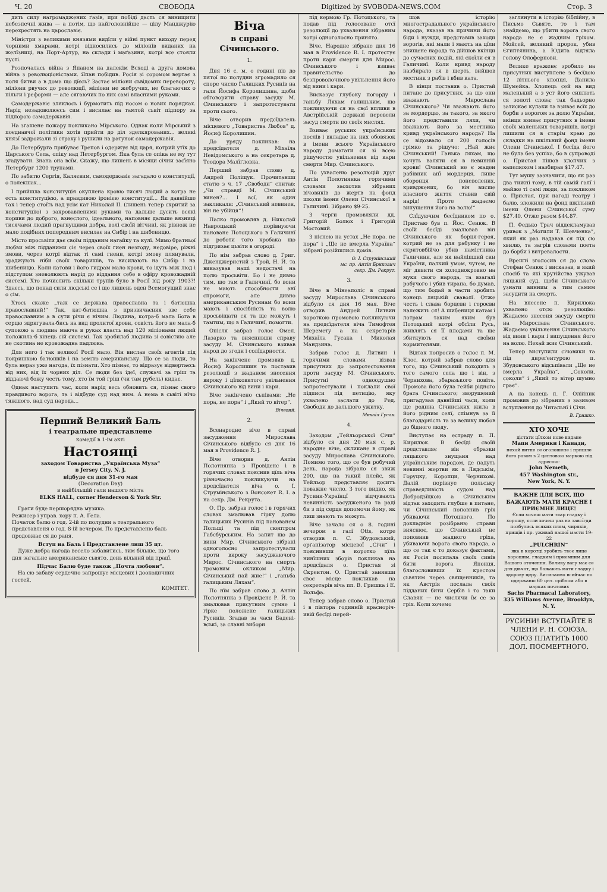Ч. 20 СВОБОДА Digitized by SVOBODA-NEWS.COM Стор. 3
дить силу нагромаджених ґазів, при побіді дасть ся винищити небезпечні жива — а потім, що найголовнійше — цілу Манджурію перехрестять на царославіє.
Міністри з великими князями видїли у війні пункт виходу перед чорними хмарами, котрі відносились до міліонів виданих на желїзниці, на Порт-Артур, на склади і маґазини, котрі все стояли пусті.
Розпочалась війна з Япаном на далекім Всході а друга домова війна з революціоністами. Япан побідив. Росія зі соромом вертає з поля битви а в дома що дїєсь? Застає міліони сьвідомих перевороту, міліони рвучих до революції, міліони не жебручих, не благаючих о пільги і реформи — але сягаючих по них самі власними руками.
Самодержавіє зляклось і бурмотить під носом о нових порядках. Нарід незадоволюєсь сим і висилає на тамтой сьвіт підпору за підпорою самодержавія.
На згашене пожару покликано Мірського. Однак коли Мірський з поєднавчої політики хотів прийти до діл зделкярованих... великі князї задрожали зі страху і рушили на ратунок самодержавія.
До Петербурга прибуває Трепов і одержує від царя, котрий утїк до Царського Села, опіку над Петербургом. Яка була се опіка не му тут згадувати. Знана она всїм. Скажу, що лишень в місяци січни засїяно Петербург 1200 трупами.
По забитю Сергія, Каляєвим, самодержавіє загадало о конституції, о полекшах...
І прийшла конституція окуплена кровю тисяч людий а котра не есть конституцією, а правдивою іронією конституції... Як давнїйше так і тепер стоїть над усім кат Николай II. (лишень тепер скритий за конституцію) з закровавленими руками та дальше дусить всякі пориви до доброго, взнеслого, ідеального, наповняє дальше вязниці тисячами людий прагнущими добра, волі своїй вітчині, як рівнож не мало подібних попередним висилає на Сибір і на шибеницю.
Місто просьвіти дає своїм підданим нагайку та кулї. Мимо братньої любви між підданими сіє через своїх гиен незгоду, недовіре, ріжні змови, через котрі відтак ті самі гиени, котрі змову плянували, зраджують ніби своїх товаришів, та висилають на Сибір і на шибеницю. Коли катови і його гидрам мало крови, то ідуть між люд і підступом зневолюють нарід до віддання себе в офіру кровожадній системі. Хто почислить скільки трупів було в Росії від року 1903?! Здаєсь, що понад сили людські се і що лишень оден Всемогущий знає о сім.
Хтось скаже „таж се держава православна та і батюшка православний!“ Так, кат-батюшка з призвичаєния зве себе православним а в сути річи є нічим. Людина, котра-б мала Бога в серцю здригувала-бись на вид пролитої крови, совість його не мала-б супокою а людина маюча в руках власть над 120 міліонами людий положила-б кінець сій системі. Так зробилаб людина зі совістию але не скотина не кровожадна падлюка.
Для него і так великої Росії мало. Він вислав своїх агентів під покришкою батюшків і на землю американську. Що се за люди, то була нераз уже нагода, їх пізнати. Хто пізнає, то відразує відвертаєсь від них, від їх чорних діл. Се люди без ідеї, служачі за гріш та віддаючі божу честь тому, хто їм той гріш (чи там рубель) кидає.
Однак наступить час, коли нарід весь обновить ся, пізнає свого правдивого ворога, та і відбуде суд над ним. А нема в сьвіті нїчо тяжшого, над суд народа...
Перший Великий Баль
і театральне представлене
комедії в 1-ім акті
Настоящі
заходом Товариства „Українська Муза“
в Jersey City, N. J.
відбуде ся дня 31-го мая
(Decoration Day)
в найбільшій гали нашого міста
ELKS HALL, corner Henderson & York Str.
Грати буде першорядна музика.
Режисер і управ. хору п. А. Ґела.
Початок балю о год. 2-ій по полудни а театрального представленя о год. 8-ій вечером. По представленю баль продовжає ся до раня.
Вступ на Баль і Представлене лиш 35 цт.
Дуже добра нагода весело забавитись, тим більше, що того дня загальне американське сьвято, день вільний від працї.
Підчас Балю буде також „Почта любови“.
На сю забаву сердечно запрошуе місцевих і доокодичних гостей.
КОМІТЕТ.
Віча
в справі Січинського.
1.
Дня 16 с. м. о годині пів до пятої по полудни згромадило ся споре число Галицких Русинів на гали Йосифа Королишина, щоби обговорити справу засуду М. Січинського і запротестувати проти сього.
Віче отворив предсїдатель місцевого „Товариства Любов“ д. Йосиф Королишин.
До уряду покликав: на предсїдателя д. Міхаїла Невідомського а на секретара д. Теодора Малїґловка.
Перший забрав слово д. Андрей Поліщук. Прочитавши статю з ч. 17 „Свободи“ спитав: „Чи справдї М. Січинський винен?... І всї, як один закликали: „Січинський невинен, він не убійця“!
Палко промовляв д. Николай Навроцький порівнуючи пановане Потоцького в Галичинї до роботи того хробака що підгризає цьвіти в огороді.
По нім забрав слово д. Григ. Дженджеристий з Трой, Н. Й. та виказував наші недостачі на полю просьвіти. Бо і не дивно тим, що там в Галичинї, бо вони не мають способности анї спромоги, але дивно американським Русинам бо вони мають і спосібність та волю просьвіщати ся та ще можуть і тамтим, що в Галичинї, помогти.
Опісля забрав голос Омел. Лазарко та вияснивши справу засуду М. Січинського взивав народ до згоди і солїдарности.
На закінчене промовив д. Йосиф Королишин та поставив резолюції з жаданем знесения вироку і цїлковитого увільнення Січинського від вини і кари.
Віче закінчено сьпівами: „Не пора, не пора“ і „Який то вітер“.
Віч­евий.
2.
Всенародне віче в справі засудження Мирослава Січинського відбуло ся дня 16 мая в Providence R. J.
Віче отворив д. Антін Полотнянка з Провіденс і в горячих словах пояснив цїль віча рівночасно покликуючи на предсїдателя віча о. І. Струмінського з Вонсокет R. I. а на секр. Дм. Рекрута.
О. Пр. забрав голос і в горячих словах змалював гірку долю галицьких Русинів під пановaнем Польщі та під скептром Габсбурським. На запит що до вини Мир. Січинського зібрані одноголосно запротестували проти вироку засуджаючого Мирос. Січинського на смерть громовим окликом „Мир. Січинський най жие!“ і „ганьба галицьким Ляхам“.
По нїм забрав слово д. Антін Полотнянка з Провіденс Р. Й. та змалював присутним сумне і гірке положене галицьких Русинів. Згадав за часи Бадені­вські, за славні вибори
під кермою Гр. Потоцького, та подав під голосоване отсї резолюції до ухвалення зібраним котрі одноголосно принято.
Віче, Народне зібране дня 16 мая в Providence R. I. протестує проти кари смерти для Мирос. Січинського і взиває правительство до безпроволочного увільнення його від вини і кари.
Висказує глубоку погорду і ганьбу Ляхам галицьким, що покликуючи ся на свої впливи в Австрійській державі перевели засуд смерти по своїх мислях.
Взиває руських українських послів і вкладає на них обовязок в імени всього Українського народу домагати ся зі всею рішучостю увільнення від кари смерти Мир. Січинського.
По ухваленю резолюцій друг Антін Полотнянка горячими словами заохотив зібраних вічовиків до жертв на фонд школи імени Олени Січинської в Галичинї. Зібрано $9·25.
З черги промовляли дд. Григорій Болюх і Григорій Мостовий.
З піснею на устах „Не пора. не пора“ і „Ще не вмерла Україна“ зібрані розійшлись домів.
О. І. Струмінський
мс. пр. Антін Брикович
секр. Дм. Рекрут.
3.
Віче в Мінеаполіс в справі засуду Мирослава Січинського відбуло ся дня 16 мая. Віче отворив Андрей Литвин короткою промовою покликуючи на предсїдателя віча Тимофтея Шеремету а на секретарів Михаїла Гусака і Миколая Мандзина.
Забрав голос д. Литвин і горячими словами візвав присутних до запротестовання проти засуду М. Січинського. Присутні одноодушно запротестували і поклали свої підписи під петицію, яку ухвалено заслати до Ред. Свободи до дальшого ужитку.
Михаїл Гусак.
4.
Заходом „Тейльорської Січи“ відбуло ся дня 20 мая с. р. народне віче, скликане в справі засуду Мирослава Січинського. Помимо того, що се був робучий день, народа зібрало ся звиж 200, що на такий плейс, як Тейльор представляє доситъ поважне число. З того видно, як Русини-Українцї відчувають невинність засудженого та раді би з під серця допомочи йому, як лиш знають та можуть.
Віче зачало ся о 8. годині вечером в галї Otts, котре отворив п. С. Збудовський, орґанізатор місцевої „Січи“ і пояснивши в коротко цїль нинїшних зборів покликав на предсїдаля о. Пристая зі Скрентон. О. Пристай занявши своє місце покликав на секретарів віча пп. В. Гришка і Е. Вольфа.
Тепер забрав слово о. Пристай і в півтора годиннїй красноріч­ивій бесїді перей-
шов історію многострадального українського народа, вказав на причини його біди і нужди, представив заходи ворогів, які мали і мають на цїли знищене народа та дійшов вкінци до сучасних подій, які скоїли ся в Галичинї. Коли кривд народу назбирало ся в щерть, вийшов местник з рабів і вбив ката.
В кінци поставив о. Пристай питане до присутних, за що они вважають Мирослава Січинського? Чи вважають його за мордерцю, за такого, за якого його представили ляхи, чи вважають його за местника кривд українського народа? На се відозвало ся 200 голосів грімко та рішучо: „Най жиє Січинський! Ганька ляхам, що хочуть валяти ся в невинній крови! Січинський не є жаден рабівник анї мордерця, лише оборонця поневолених, кривджених, бо він висше власного життя ставив свій нарід! Проте жадаємо випущення його на волю!“
Слїдуючим бесїдником по о. Пристаю був п. Йос. Сенюк. В своїй бесїді змалював він Січинського як борця-героя, котрий не за для рабунку і не скритовбійчо убив намістника Галичини, але як найліпший син України, палкий умом, чутем, не міг дивити ся холоднокровно на муки свого народа, та взагалї робучого і убив тирана, бо думав, що тим бодай в части зробить конець ляцькій сваволї. Отже честь і слава борцеви і героєви належить ся! А шибениця катам і лотрам таким яким був Потоцький котрі обсїли Русь, живлять ся її плодами та ще збиткують ся над своїми кормителями.
Відтак попросив о голос п. М. Клос, котрий забрав слово для того, що Січинський походить з того самого села що і він, з Чернихова, збаразького повіта. Промова його була гейби рідного брата Січинського; зворушений пригадував давнїйші часи, коли ще родина Січинських жила в його рідним селї, спімнув за її благодарність та за велику любов до бідного люду.
Виступає на естраду п. П. Кирилюк. В бесїді своїй представляє він образки ляцького знущаня над українським народом, де падуть невинні жертви як в Лядськім, Горуцку, Коропци, Чернихові. Далій порівнуе польську справедливість судом над Добродзїцкою а Січинським відтак заходить глубше в питане, чи Січинський поповнив гріх убиваючи Потоцкого. По докладнім розібраню справи вияснює, що Січинський не поповнив жадного гріха, убиваючи ворога свого народа, а що се так є то доказує фактами, як Росія посилала своїх синів бити ворога Японця, благословивши їх крестом сьвятим через священників, та як Австрія послала своїх підданих бити Сербів і то таки Славян — не числячи їм се за гріх. Коли хочемо
заглянути в історію біблійну, в Письмо Сьвяте, то і там знайдемо, що убити ворога свого народа не є жадним гріхом. Мойсей, великий пророк, убив Єгиптянина, а Юдита відтяла голову Олофернови.
Велике враженє зробило на присутних виступлене з бесїдою 12 літнього хлопця, Данила Шумейка. Хлопець сей на вид маленький а з уст його сиплють ся золоті слова; так бадьорно затискає кулаки та взиває всїх до борби з ворогом за долю України, вкінци взиває присутних в імени своїх маленьких товаришів, котрі лишили ся в старім краю до складки на шкільний фонд імени Олени Січинської. І бесїда його не була без успіха, бо в супроводі о. Пристая пішов хлопчик з капелюхом і назбирав $17.47.
Тут мушу зазначити, що як раз два тижні тому, в тій самій галї і майже ті самі люди, за покликом о. Пристая, при нагоді театру і балю, зложили на фонд шкільний імени Олени Січинської суму $27.40. Отже разом $44.87.
П. Федько Трач віддекламував уривок з „Могили Т. Шевченка“, який як раз надавав ся під сю хвилю, та загрів словами поета до борби і витревалости.
Врешті зголосив ся до слова Стефан Сенюк і висказав, в який спосіб та які крутійства ужував ляцький суд, щоби Січинського узнати винним а тим самим засудити на смерть.
На внесене п. Кирилюка ухвалено отсю резолюцію: Жадаємо знесеня засуду смерти на Мирослава Січинського. Жадаємо увільнення Січинського від вини і кари і випущення його на волю. Нехай жиє Січинський.
Тепер виступили січовики та під диреґентурою п. Збудовського відсьпівали „Ще не вмерла Україна“, „Соколи, соколи“ і „Який то вітер шумно грає“.
А на конець п. Г. Олійник промовив до зібраних з зазивом вступлення до Читальнї і Січи.
В. Гришко.
ХТО ХОЧЕ
дістати цїлком нове видане
Мапи Америки і Канади,
нехай витне се оголошене і пришле його разом з 2 центовою маркою під адресою:
John Nemeth,
457 Washington str.,
New York, N. Y.
ВАЖНЕ ДЛЯ ВСІХ, ЩО БАЖАЮТЬ МАТИ КРАСНЕ І ПРИЄМНЕ ЛИЦЕ!
Єсли хочеш мати твар гладку і хорошу, єсли хочеш раз на завсїгди позбутись всяких плям, чиряків, прищів і пр. уживай нашої масти 19-22
„PULCHRIN“
яка в коротці зробить твоє лице хорошим, гладким і приємним для Вашого оточення. Велику вагу має се для дївчат, що бажають мати гладку і здорову церу. Висилаємо всейчас по одержаню 60 цнт. сріблом або в марках почтових
Sachs Pharmacal Laboratory,
335 Williams Avenue, Brooklyn, N. Y.
РУСИНИ! ВСТУПАЙТЕ В ЧЛЕНИ Р. Н. СОЮЗА. СОЮЗ ПЛАТИТЬ 1000 ДОЛ. ПОСМЕРТНОГО.